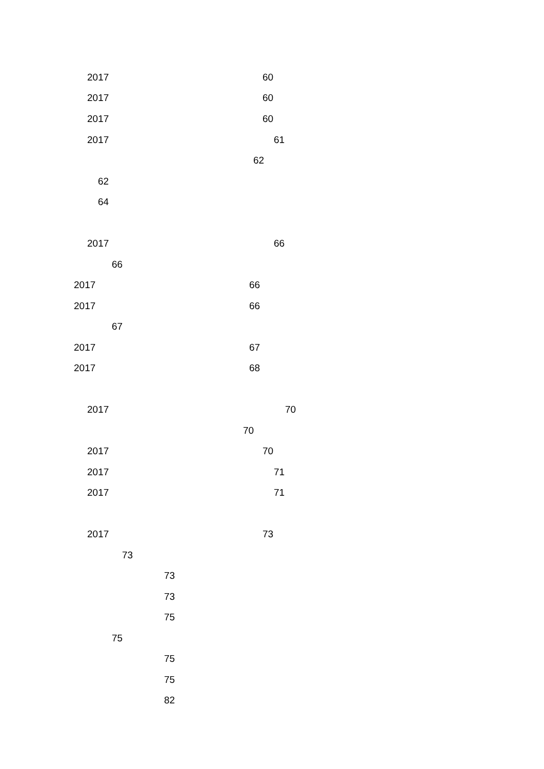2017 60
2017 60
2017 60
2017 61
62
62
64
2017 66
66
2017 66
2017 66
67
2017 67
2017 68
2017 70
70
2017 70
2017 71
2017 71
2017 73
73
73
73
75
75
75
75
82